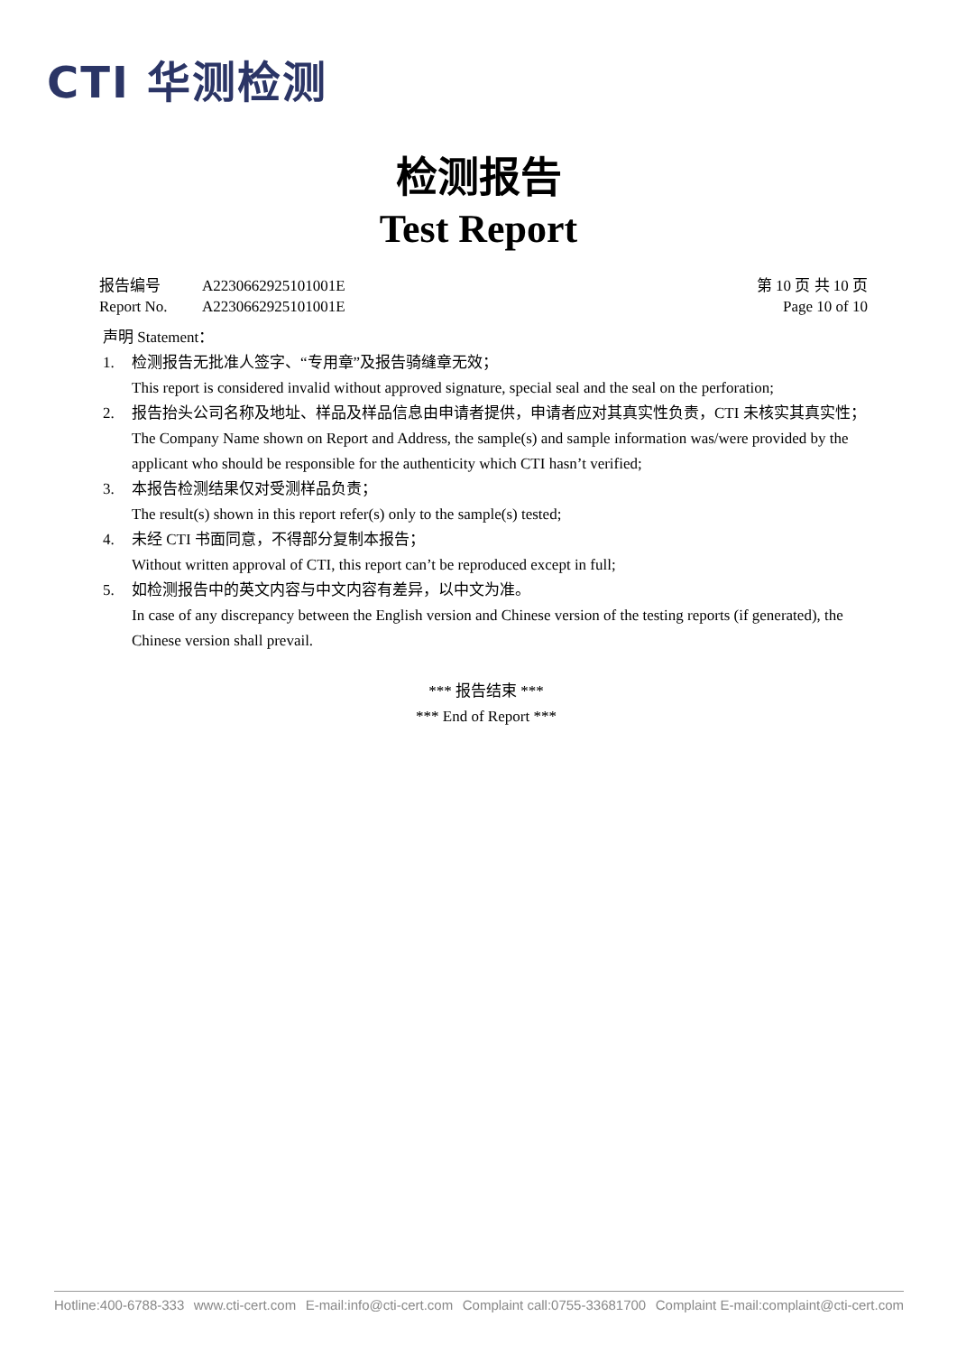CTI 华测检测
检测报告
Test Report
报告编号 A2230662925101001E
Report No. A2230662925101001E
第 10 页 共 10 页
Page 10 of 10
声明 Statement：
1. 检测报告无批准人签字、“专用章”及报告骑缝章无效；
This report is considered invalid without approved signature, special seal and the seal on the perforation;
2. 报告抬头公司名称及地址、样品及样品信息由申请者提供，申请者应对其真实性负责，CTI 未核实其真实性；
The Company Name shown on Report and Address, the sample(s) and sample information was/were provided by the applicant who should be responsible for the authenticity which CTI hasn’t verified;
3. 本报告检测结果仅对受测样品负责；
The result(s) shown in this report refer(s) only to the sample(s) tested;
4. 未经 CTI 书面同意，不得部分复制本报告；
Without written approval of CTI, this report can’t be reproduced except in full;
5. 如检测报告中的英文内容与中文内容有差异，以中文为准。
In case of any discrepancy between the English version and Chinese version of the testing reports (if generated), the Chinese version shall prevail.
*** 报告结束 ***
*** End of Report ***
Hotline:400-6788-333 www.cti-cert.com E-mail:info@cti-cert.com Complaint call:0755-33681700 Complaint E-mail:complaint@cti-cert.com